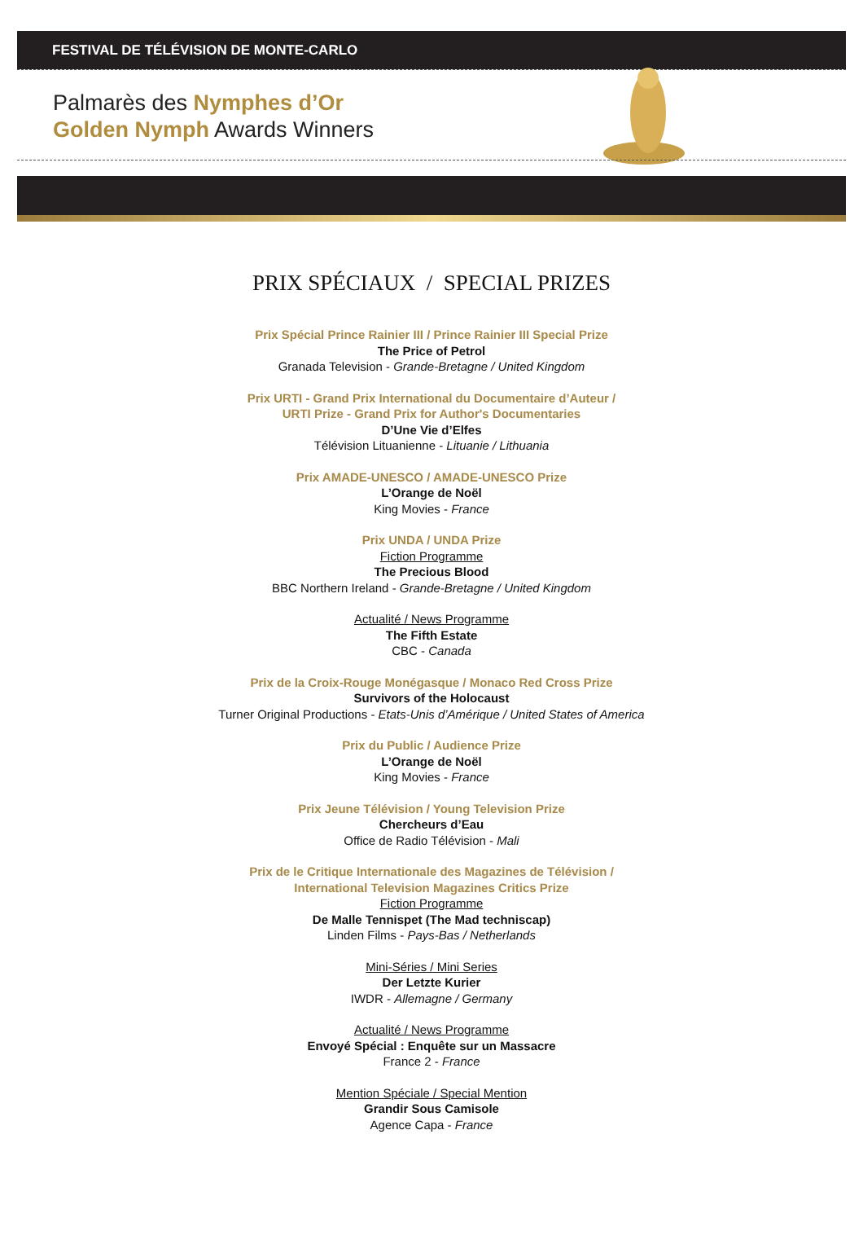FESTIVAL DE TÉLÉVISION DE MONTE-CARLO
Palmarès des Nymphes d’Or
Golden Nymph Awards Winners
PRIX SPÉCIAUX / SPECIAL PRIZES
Prix Spécial Prince Rainier III / Prince Rainier III Special Prize
The Price of Petrol
Granada Television - Grande-Bretagne / United Kingdom
Prix URTI - Grand Prix International du Documentaire d’Auteur /
URTI Prize - Grand Prix for Author's Documentaries
D’Une Vie d’Elfes
Télévision Lituanienne - Lituanie / Lithuania
Prix AMADE-UNESCO / AMADE-UNESCO Prize
L’Orange de Noël
King Movies - France
Prix UNDA / UNDA Prize
Fiction Programme
The Precious Blood
BBC Northern Ireland - Grande-Bretagne / United Kingdom
Actualité / News Programme
The Fifth Estate
CBC - Canada
Prix de la Croix-Rouge Monégasque / Monaco Red Cross Prize
Survivors of the Holocaust
Turner Original Productions - Etats-Unis d’Amérique / United States of America
Prix du Public / Audience Prize
L’Orange de Noël
King Movies - France
Prix Jeune Télévision / Young Television Prize
Chercheurs d’Eau
Office de Radio Télévision - Mali
Prix de le Critique Internationale des Magazines de Télévision /
International Television Magazines Critics Prize
Fiction Programme
De Malle Tennispet (The Mad techniscap)
Linden Films - Pays-Bas / Netherlands
Mini-Séries / Mini Series
Der Letzte Kurier
IWDR - Allemagne / Germany
Actualité / News Programme
Envoyé Spécial : Enquête sur un Massacre
France 2 - France
Mention Spéciale / Special Mention
Grandir Sous Camisole
Agence Capa - France